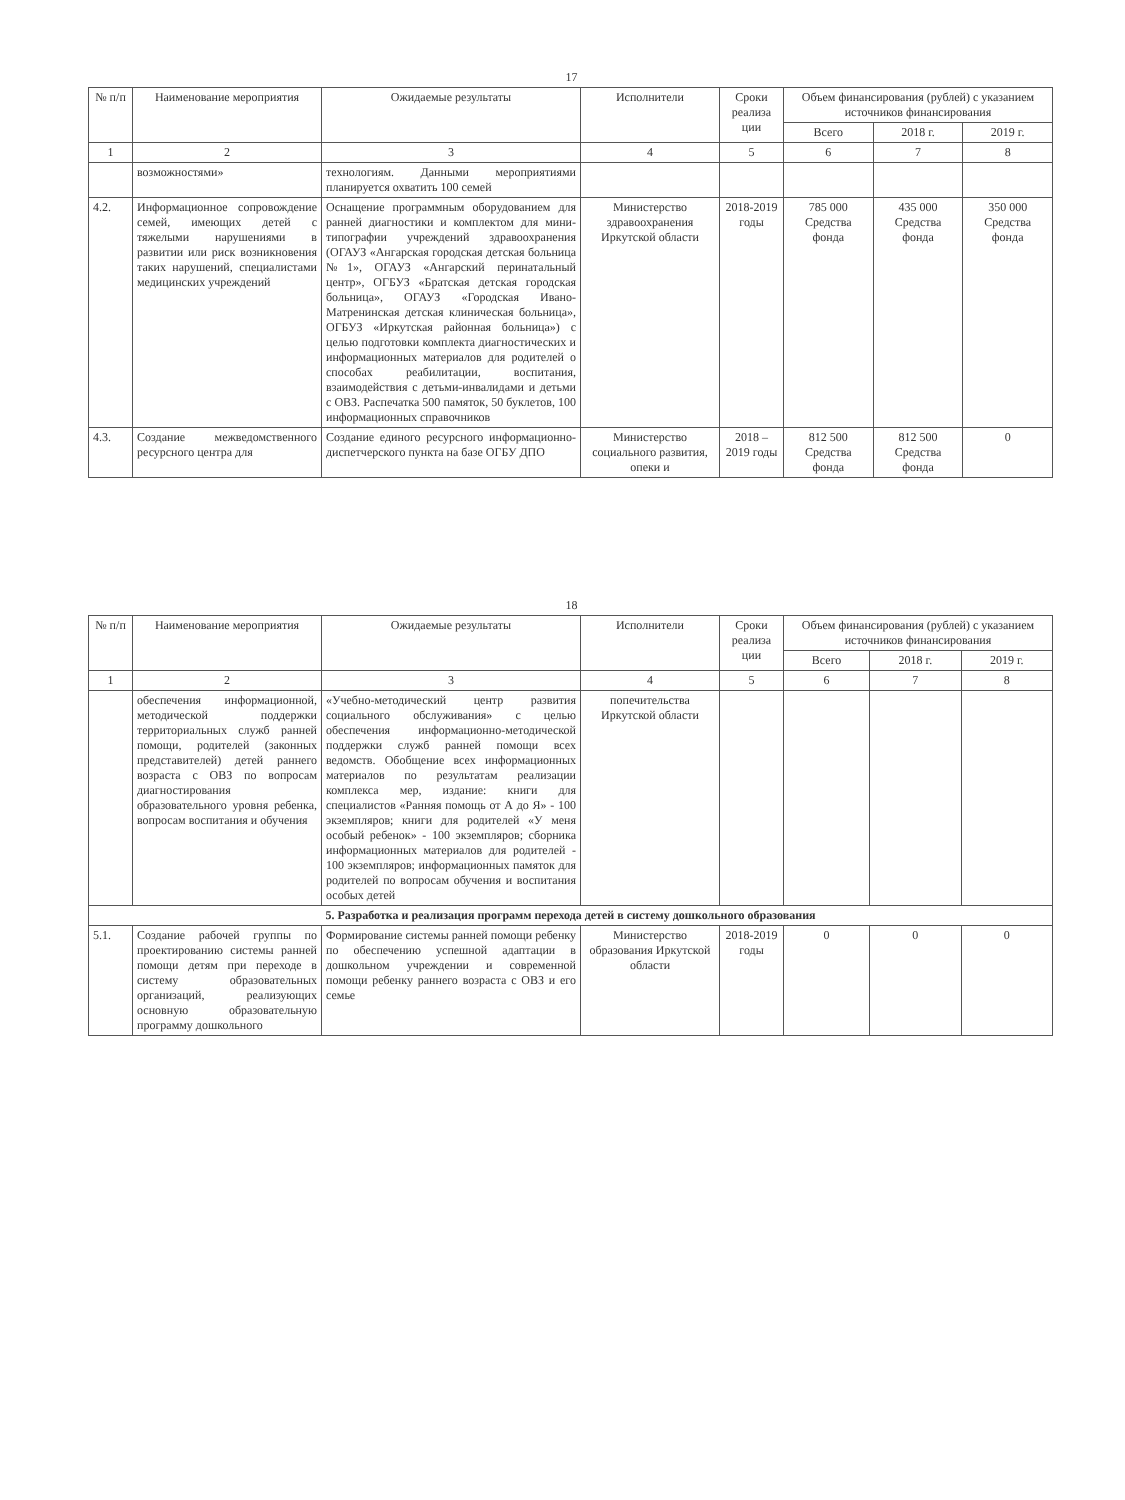17
| № п/п | Наименование мероприятия | Ожидаемые результаты | Исполнители | Сроки реализа ции | Объем финансирования (рублей) с указанием источников финансирования | | |
| --- | --- | --- | --- | --- | --- | --- | --- |
| | | | | | Всего | 2018 г. | 2019 г. |
| 1 | 2 | 3 | 4 | 5 | 6 | 7 | 8 |
| | возможностями» | технологиям. Данными мероприятиями планируется охватить 100 семей | | | | | |
| 4.2. | Информационное сопровождение семей, имеющих детей с тяжелыми нарушениями в развитии или риск возникновения таких нарушений, специалистами медицинских учреждений | Оснащение программным оборудованием для ранней диагностики и комплектом для мини-типографии учреждений здравоохранения (ОГАУЗ «Ангарская городская детская больница №1», ОГАУЗ «Ангарский перинатальный центр», ОГБУЗ «Братская детская городская больница», ОГАУЗ «Городская Ивано-Матренинская детская клиническая больница», ОГБУЗ «Иркутская районная больница») с целью подготовки комплекта диагностических и информационных материалов для родителей о способах реабилитации, воспитания, взаимодействия с детьми-инвалидами и детьми с ОВЗ. Распечатка 500 памяток, 50 буклетов, 100 информационных справочников | Министерство здравоохранения Иркутской области | 2018-2019 годы | 785 000 Средства фонда | 435 000 Средства фонда | 350 000 Средства фонда |
| 4.3. | Создание межведомственного ресурсного центра для | Создание единого ресурсного информационно-диспетчерского пункта на базе ОГБУ ДПО | Министерство социального развития, опеки и | 2018 – 2019 годы | 812 500 Средства фонда | 812 500 Средства фонда | 0 |
18
| № п/п | Наименование мероприятия | Ожидаемые результаты | Исполнители | Сроки реализа ции | Объем финансирования (рублей) с указанием источников финансирования | | |
| --- | --- | --- | --- | --- | --- | --- | --- |
| | | | | | Всего | 2018 г. | 2019 г. |
| 1 | 2 | 3 | 4 | 5 | 6 | 7 | 8 |
| | обеспечения информационной, методической поддержки территориальных служб ранней помощи, родителей (законных представителей) детей раннего возраста с ОВЗ по вопросам диагностирования образовательного уровня ребенка, вопросам воспитания и обучения | «Учебно-методический центр развития социального обслуживания» с целью обеспечения информационно-методической поддержки служб ранней помощи всех ведомств. Обобщение всех информационных материалов по результатам реализации комплекса мер, издание: книги для специалистов «Ранняя помощь от А до Я» - 100 экземпляров; книги для родителей «У меня особый ребенок» - 100 экземпляров; сборника информационных материалов для родителей - 100 экземпляров; информационных памяток для родителей по вопросам обучения и воспитания особых детей | попечительства Иркутской области | | | | |
| 5. Разработка и реализация программ перехода детей в систему дошкольного образования | | | | | | | |
| 5.1. | Создание рабочей группы по проектированию системы ранней помощи детям при переходе в систему образовательных организаций, реализующих основную образовательную программу дошкольного | Формирование системы ранней помощи ребенку по обеспечению успешной адаптации в дошкольном учреждении и современной помощи ребенку раннего возраста с ОВЗ и его семье | Министерство образования Иркутской области | 2018-2019 годы | 0 | 0 | 0 |